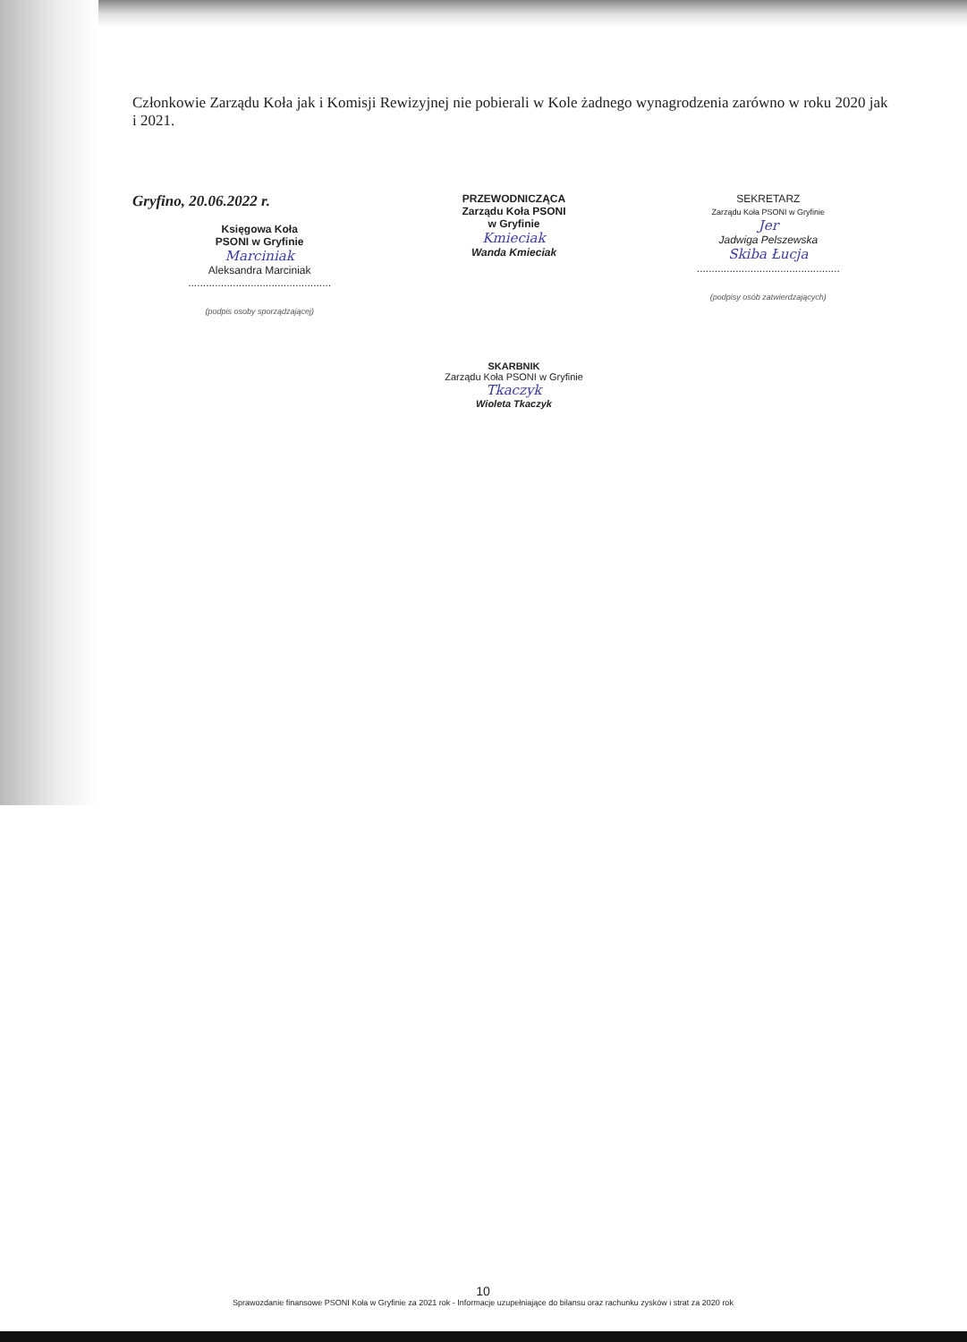Członkowie Zarządu Koła jak i Komisji Rewizyjnej nie pobierali w Kole żadnego wynagrodzenia zarówno w roku 2020 jak i 2021.
Gryfino, 20.06.2022 r.
Księgowa Koła
PSONI w Gryfinie
Marciniak
Aleksandra Marciniak
................................................
(podpis osoby sporządzającej)
PRZEWODNICZĄCA
Zarządu Koła PSONI
w Gryfinie
Kmieciak
Wanda Kmieciak
SEKRETARZ
Zarządu Koła PSONI w Gryfinie
Jer
Jadwiga Pelszewska
Skiba Łucja
................................................
(podpisy osób zatwierdzających)
SKARBNIK
Zarządu Koła PSONI w Gryfinie
Tkaczyk
Wioleta Tkaczyk
10
Sprawozdanie finansowe PSONI Koła w Gryfinie za 2021 rok - Informacje uzupełniające do bilansu oraz rachunku zysków i strat za 2020 rok